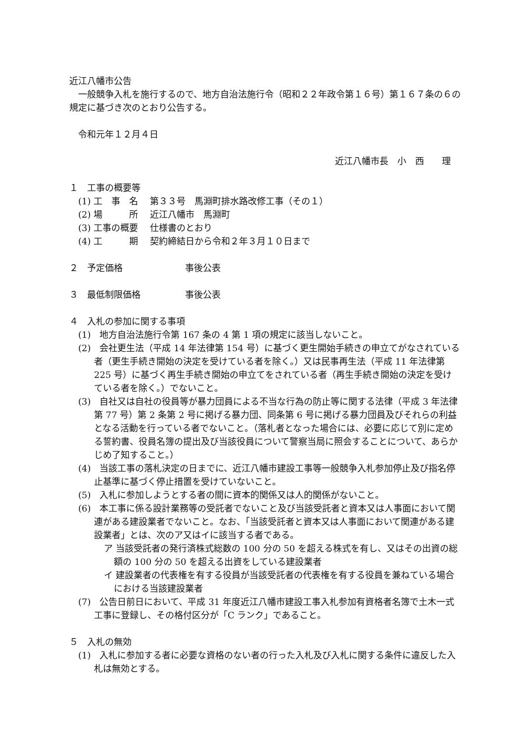近江八幡市公告
　一般競争入札を施行するので、地方自治法施行令（昭和２２年政令第１６号）第１６７条の６の規定に基づき次のとおり公告する。
　令和元年１２月４日
近江八幡市長　小　西　　理
１　工事の概要等
(1) 工　事　名 第３３号　馬淵町排水路改修工事（その１）
(2) 場　　　所 近江八幡市　馬淵町
(3) 工事の概要 仕様書のとおり
(4) 工　　　期 契約締結日から令和２年３月１０日まで
２　予定価格　　　　　　　事後公表
３　最低制限価格　　　　　事後公表
４　入札の参加に関する事項
(1)　地方自治法施行令第 167 条の 4 第 1 項の規定に該当しないこと。
(2)　会社更生法（平成 14 年法律第 154 号）に基づく更生開始手続きの申立てがなされている者（更生手続き開始の決定を受けている者を除く。）又は民事再生法（平成 11 年法律第 225 号）に基づく再生手続き開始の申立てをされている者（再生手続き開始の決定を受けている者を除く。）でないこと。
(3)　自社又は自社の役員等が暴力団員による不当な行為の防止等に関する法律（平成 3 年法律第 77 号）第 2 条第 2 号に掲げる暴力団、同条第 6 号に掲げる暴力団員及びそれらの利益となる活動を行っている者でないこと。（落札者となった場合には、必要に応じて別に定める誓約書、役員名簿の提出及び当該役員について警察当局に照会することについて、あらかじめ了知すること。）
(4)　当該工事の落札決定の日までに、近江八幡市建設工事等一般競争入札参加停止及び指名停止基準に基づく停止措置を受けていないこと。
(5)　入札に参加しようとする者の間に資本的関係又は人的関係がないこと。
(6)　本工事に係る設計業務等の受託者でないこと及び当該受託者と資本又は人事面において関連がある建設業者でないこと。なお、「当該受託者と資本又は人事面において関連がある建設業者」とは、次のア又はイに該当する者である。
ア 当該受託者の発行済株式総数の 100 分の 50 を超える株式を有し、又はその出資の総額の 100 分の 50 を超える出資をしている建設業者
イ 建設業者の代表権を有する役員が当該受託者の代表権を有する役員を兼ねている場合における当該建設業者
(7)　公告日前日において、平成 31 年度近江八幡市建設工事入札参加有資格者名簿で土木一式工事に登録し、その格付区分が「C ランク」であること。
５　入札の無効
(1)　入札に参加する者に必要な資格のない者の行った入札及び入札に関する条件に違反した入札は無効とする。